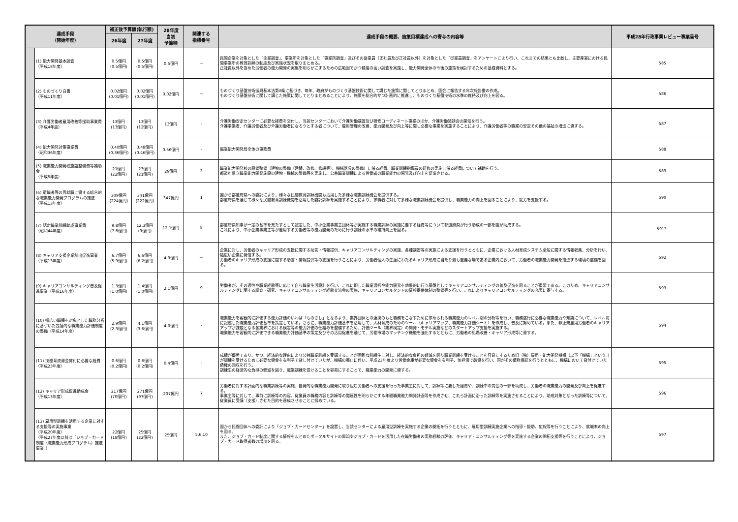| 達成手段 （開始年度） | | 補正後予算額(執行額) | | 28年度 当初 予算額 | 関連する 指標番号 | 達成手段の概要、施策目標達成への寄与の内容等 | 平成28年行政事業レビュー事業番号 |
| --- | --- | --- | --- | --- | --- | --- | --- |
| | | 26年度 | 27年度 | | | | |
| | (1) 能力開発基本調査 （平成18年度） | 0.5億円 (0.5億円) | 0.5億円 (0.5億円) | 0.5億円 | — | 民間企業を対象とした「企業調査」、事業所を対象とした「事業所調査」及びその従業員（正社員及び正社員以外）を対象とした「従業員調査」をアンケートにより行い、これまでの結果とも比較し、主要産業における民間事業所の教育訓練の制度及び実施状況を取りまとめる。 正社員以外を含めた労働者の能力開発の実態を明らかにするための広範囲でかつ精度の高い調査を実施し、能力開発全体の今後の施策を検討するための基礎資料とする。 | 585 |
| | (2) ものづくり白書 （平成11年度） | 0.02億円 (0.01億円) | 0.02億円 (0.01億円) | 0.02億円 | — | ものづくり基盤技術振興基本法第8条に基づき、毎年、政府がものづくり基盤技術に関して講じた施策に関してとりまとめ、国会に報告する年次報告書の作成。 ものづくり基盤技術に関して講じた施策に関してとりまとめることにより、施策を総合的かつ計画的に推進し、ものづくり基盤技術の水準の維持及び向上を図る。 | 586 |
| | (3) 介護労働者雇用改善等援助事業費 （平成4年度） | 13億円 (13億円) | 13億円 (12億円) | 13億円 | - | 介護労働安定センターに必要な経費を交付し、当該センターにおいて介護労働講習及び研修コーディネート事業のほか、介護労働懇談会の開催を行う。 介護事業者、介護労働者及び介護労働者になろうとする者について、雇用管理の改善、能力開発及び向上等に関し必要な事業を実施することにより、介護労働者等の職業の安定その他の福祉の増進に資する。 | 587 |
| | (4) 能力開発対策事業費 （昭和36年度） | 0.40億円 (0.36億円) | 0.48億円 (0.46億円) | 0.56億円 | - | 職業能力開発局全体の事務費 | 588 |
| | (5) 職業能力開発校施設整備費等補助金 （平成5年度） | 21億円 (22億円) | 23億円 (21億円) | 29億円 | 2 | 職業能力開発校の設備整備（建物の整備（建替、改修、修繕等）、機械器具の整備）に係る経費、職業訓練指導員の研修の実施に係る経費について補助を行う。 都道府県立職業能力開発施設の建物・機械の整備等を実施し、公共職業訓練による労働者の職業能力の開発及び向上を促進させる。 | 589 |
| | (6) 離職者等の再就職に資する総合的な職業能力開発プログラムの推進 （平成13年度） | 309億円 (224億円) | 341億円 (222億円) | 347億円 | 1 | 国から都道府県への委託により、様々な民間教育訓練機関も活用した多様な職業訓練機会を提供する。 都道府県を通じて様々な民間教育訓練機関を活用した委託訓練を実施することにより、求職者に対して多様な職業訓練機会を提供し、職業能力の向上を図ることにより、就労を支援する。 | 590 |
| | (7) 認定職業訓練助成事業費 （昭和44年度） | 9.8億円 (7.8億円) | 12.3億円 (9億円) | 12.1億円 | 8 | 都道府県知事が一定の基準を充たすとして認定した、中小企業事業主団体等が実施する職業訓練の実施に要する経費等について都道府県が行う助成の一部を国が助成する。 これにより、中小企業事業主等が雇用する労働者等の能力開発のために行う訓練の水準の維持向上を図る。 | 591？ |
| | (8) キャリア支援企業創出促進事業 （平成13年度） | 6.7億円 (5.9億円) | 6.6億円 (6.2億円) | 4.9億円 | — | 企業に対し、労働者のキャリア形成の支援に関する助言・情報提供、キャリアコンサルティングの実施、各種講習等の実施による支援を行うとともに、企業における人材育成システム全般に関する情報収集、分析を行い、幅広い企業に発信する。 労働者のキャリア形成の支援に関する助言・情報提供等の支援を行うことにより、労働者個人の生涯にわたるキャリア形成に当たり最も重要な場である企業内において、労働者の職業能力開発を推進する環境の整備を図る。 | 592 |
| | (9) キャリアコンサルティング普及促進事業（平成16年度） | 1.3億円 (1.0億円) | 1.4億円 (1.0億円) | 2.1億円 | 9 | 労働者が、その適性や職業経験等に応じて自ら職業生活設計を行い、これに即した職業選択や能力開発を効果的に行う基盤としてキャリアコンサルティングの普及促進を図ることが重要である。このため、キャリアコンサルティングに関する調査・研究、キャリアコンサルティング経験交流会の実施、キャリアコンサルタントの情報提供体制の整備等を行い、これによりキャリアコンサルティングの充実に寄与する。 | 593 |
| | (10) 幅広い職種を対象とした職務分析に基づいた包括的な職業能力評価制度の整備（平成14年度） | 2.9億円 (2.3億円) | 4.1億円 (3.6億円) | 4.0億円 | - | 職業能力を客観的に評価する能力評価のいわば「ものさし」となるよう、業界団体との連携のもと職務をこなすために求められる職業能力のレベル別の分析等を行い、職務遂行に必要な職業能力や知識について、レベル毎に記述した職業能力評価基準を策定している。さらに、職業能力評価基準を活用して、人材育成のためのツール（キャリアマップ、職業能力評価シート）を作成し、普及に努めている。また、非正規雇用労働者のキャリアアップが課題となる各業界における検定等の能力評価の仕組みを整備するため、評価ツール（業界検定）の開発・モデル実施などのスタートアップ支援を実施する。 職業能力を客観的に評価できる職業能力評価基準の策定及びその活用促進を通じて、労働市場のマッチング機能を強化するとともに、労働者の処遇改善・キャリア形成等に資する。 | 594 |
| | (11) 技能育成資金貸付に必要な経費 （平成23年度） | 0.6億円 (0.2億円) | 0.6億円 (0.2億円) | 0.4億円 | - | 成績が優秀であり、かつ、経済的な理由により公共職業訓練を受講することが困難な訓練生に対し、経済的な負担の軽減を図り職業訓練を受けることを容易にするため旧（独）雇用・能力開発機構（以下「機構」という。）が訓練を受けるために必要な資金を有利子で貸し付けていたが、機構の廃止に伴い、平成23年度より労働金庫が必要な資金を有利子、無担保で融資を行い、国がその債務保証を行うとともに、機構において貸付けていた債権の回収を行う。 訓練生の経済的な負担の軽減を図り、職業訓練を受けることを容易にすることで、職業能力の開発に資する。 | 595 |
| | (12) キャリア形成促進助成金 （平成13年度） | 217億円 (70億円) | 271億円 (97億円) | 207億円 | 7 | 労働者に対する計画的な職業訓練等の実施、自発的な職業能力開発に取り組む労働者への支援を行った事業主に対して、訓練等に要した経費や、訓練中の賃金の一部を助成し、労働者の職業能力の開発及び向上を促進する。 事業主等に対して、事前に訓練等の内容、従業員の職務内容と訓練等の関連性を明らかにする年間職業能力開発計画等を作成させ、これら計画に沿った訓練等を実施させることにより、助成対象となった訓練等について、従業員に受講（支援）させた目的を達成させることに努めている。 | 596 |
| | (13) 雇用型訓練を活用する企業に対する支援等の実施事業 （平成20年度） （平成27年度以前は「ジョブ・カード制度（職業能力形成プログラム）推進事業」） | 22億円 (18億円) | 25億円 (22億円) | 25億円 | 5,6,10 | 国から民間団体への委託により「ジョブ・カードセンター」を設置し、当該センターによる雇用型訓練を実施する企業の開拓を行うとともに、雇用型訓練実施企業への指導・援助、広報等を行うことにより、就職率の向上を図る。 また、ジョブ・カード制度に関する情報をまとめたポータルサイトの周知やジョブ・カードを活用した在職労働者の実務経験の評価、キャリア・コンサルティング等を実施する企業の開拓支援等を行うことにより、ジョブ・カード取得者数の増加を図る。 | 597 |